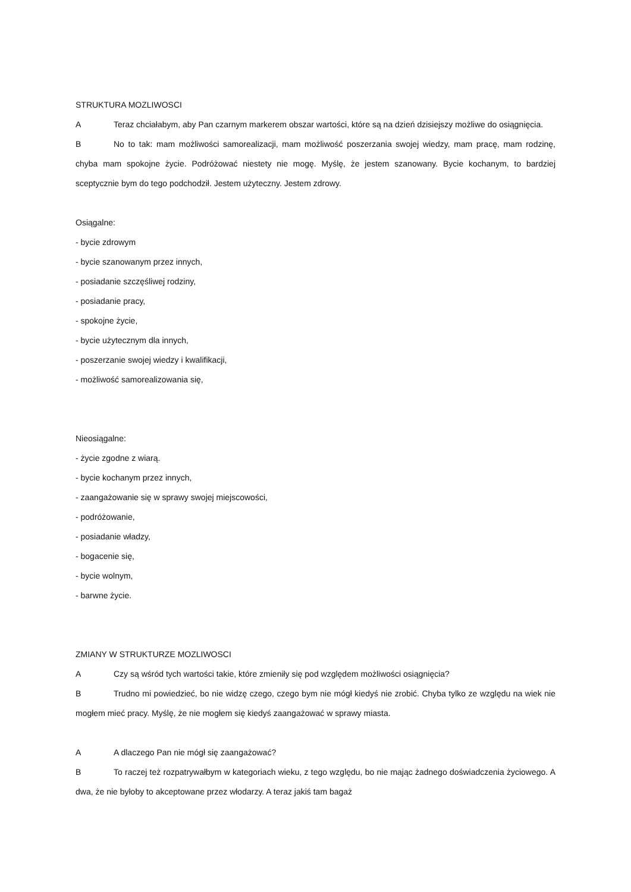STRUKTURA MOZLIWOSCI
A Teraz chciałabym, aby Pan czarnym markerem obszar wartości, które są na dzień dzisiejszy możliwe do osiągnięcia.
B No to tak: mam możliwości samorealizacji, mam możliwość poszerzania swojej wiedzy, mam pracę, mam rodzinę, chyba mam spokojne życie. Podróżować niestety nie mogę. Myślę, że jestem szanowany. Bycie kochanym, to bardziej sceptycznie bym do tego podchodził. Jestem użyteczny. Jestem zdrowy.
Osiągalne:
- bycie zdrowym
- bycie szanowanym przez innych,
- posiadanie szczęśliwej rodziny,
- posiadanie pracy,
- spokojne życie,
- bycie użytecznym dla innych,
- poszerzanie swojej wiedzy i kwalifikacji,
- możliwość samorealizowania się,
Nieosiągalne:
- życie zgodne z wiarą.
- bycie kochanym przez innych,
- zaangażowanie się w sprawy swojej miejscowości,
- podróżowanie,
- posiadanie władzy,
- bogacenie się,
- bycie wolnym,
- barwne życie.
ZMIANY W STRUKTURZE MOZLIWOSCI
A Czy są wśród tych wartości takie, które zmieniły się pod względem możliwości osiągnięcia?
B Trudno mi powiedzieć, bo nie widzę czego, czego bym nie mógł kiedyś nie zrobić. Chyba tylko ze względu na wiek nie mogłem mieć pracy. Myślę, że nie mogłem się kiedyś zaangażować w sprawy miasta.
A A dlaczego Pan nie mógł się zaangażować?
B To raczej też rozpatrywałbym w kategoriach wieku, z tego względu, bo nie mając żadnego doświadczenia życiowego. A dwa, że nie byłoby to akceptowane przez włodarzy. A teraz jakiś tam bagaż